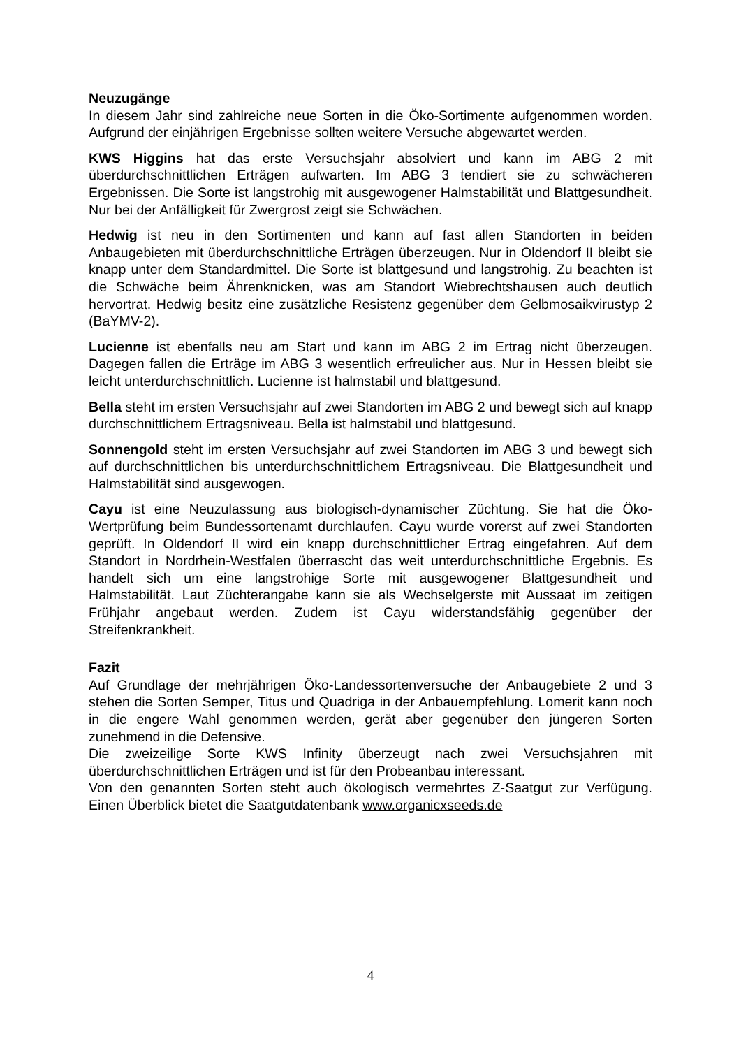Neuzugänge
In diesem Jahr sind zahlreiche neue Sorten in die Öko-Sortimente aufgenommen worden. Aufgrund der einjährigen Ergebnisse sollten weitere Versuche abgewartet werden.
KWS Higgins hat das erste Versuchsjahr absolviert und kann im ABG 2 mit überdurchschnittlichen Erträgen aufwarten. Im ABG 3 tendiert sie zu schwächeren Ergebnissen. Die Sorte ist langstrohig mit ausgewogener Halmstabilität und Blattgesundheit. Nur bei der Anfälligkeit für Zwergrost zeigt sie Schwächen.
Hedwig ist neu in den Sortimenten und kann auf fast allen Standorten in beiden Anbaugebieten mit überdurchschnittliche Erträgen überzeugen. Nur in Oldendorf II bleibt sie knapp unter dem Standardmittel. Die Sorte ist blattgesund und langstrohig. Zu beachten ist die Schwäche beim Ährenknicken, was am Standort Wiebrechtshausen auch deutlich hervortrat. Hedwig besitz eine zusätzliche Resistenz gegenüber dem Gelbmosaikvirustyp 2 (BaYMV-2).
Lucienne ist ebenfalls neu am Start und kann im ABG 2 im Ertrag nicht überzeugen. Dagegen fallen die Erträge im ABG 3 wesentlich erfreulicher aus. Nur in Hessen bleibt sie leicht unterdurchschnittlich. Lucienne ist halmstabil und blattgesund.
Bella steht im ersten Versuchsjahr auf zwei Standorten im ABG 2 und bewegt sich auf knapp durchschnittlichem Ertragsniveau. Bella ist halmstabil und blattgesund.
Sonnengold steht im ersten Versuchsjahr auf zwei Standorten im ABG 3 und bewegt sich auf durchschnittlichen bis unterdurchschnittlichem Ertragsniveau. Die Blattgesundheit und Halmstabilität sind ausgewogen.
Cayu ist eine Neuzulassung aus biologisch-dynamischer Züchtung. Sie hat die Öko-Wertprüfung beim Bundessortenamt durchlaufen. Cayu wurde vorerst auf zwei Standorten geprüft. In Oldendorf II wird ein knapp durchschnittlicher Ertrag eingefahren. Auf dem Standort in Nordrhein-Westfalen überrascht das weit unterdurchschnittliche Ergebnis. Es handelt sich um eine langstrohige Sorte mit ausgewogener Blattgesundheit und Halmstabilität. Laut Züchterangabe kann sie als Wechselgerste mit Aussaat im zeitigen Frühjahr angebaut werden. Zudem ist Cayu widerstandsfähig gegenüber der Streifenkrankheit.
Fazit
Auf Grundlage der mehrjährigen Öko-Landessortenversuche der Anbaugebiete 2 und 3 stehen die Sorten Semper, Titus und Quadriga in der Anbauempfehlung. Lomerit kann noch in die engere Wahl genommen werden, gerät aber gegenüber den jüngeren Sorten zunehmend in die Defensive.
Die zweizeilige Sorte KWS Infinity überzeugt nach zwei Versuchsjahren mit überdurchschnittlichen Erträgen und ist für den Probeanbau interessant.
Von den genannten Sorten steht auch ökologisch vermehrtes Z-Saatgut zur Verfügung. Einen Überblick bietet die Saatgutdatenbank www.organicxseeds.de
4